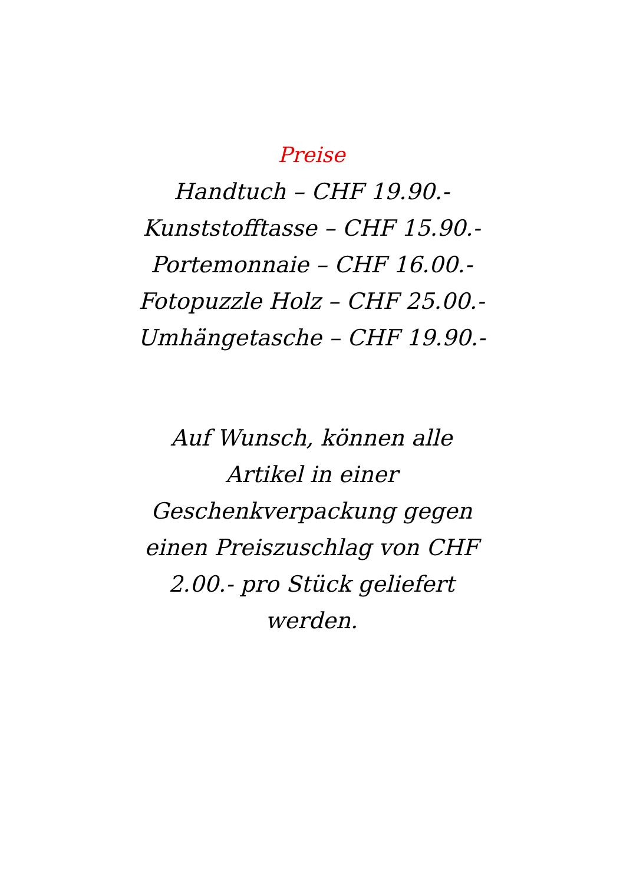Preise
Handtuch – CHF 19.90.-
Kunststofftasse – CHF 15.90.-
Portemonnaie – CHF 16.00.-
Fotopuzzle Holz – CHF 25.00.-
Umhängetasche – CHF 19.90.-
Auf Wunsch, können alle Artikel in einer Geschenkverpackung gegen einen Preiszuschlag von CHF 2.00.- pro Stück geliefert werden.